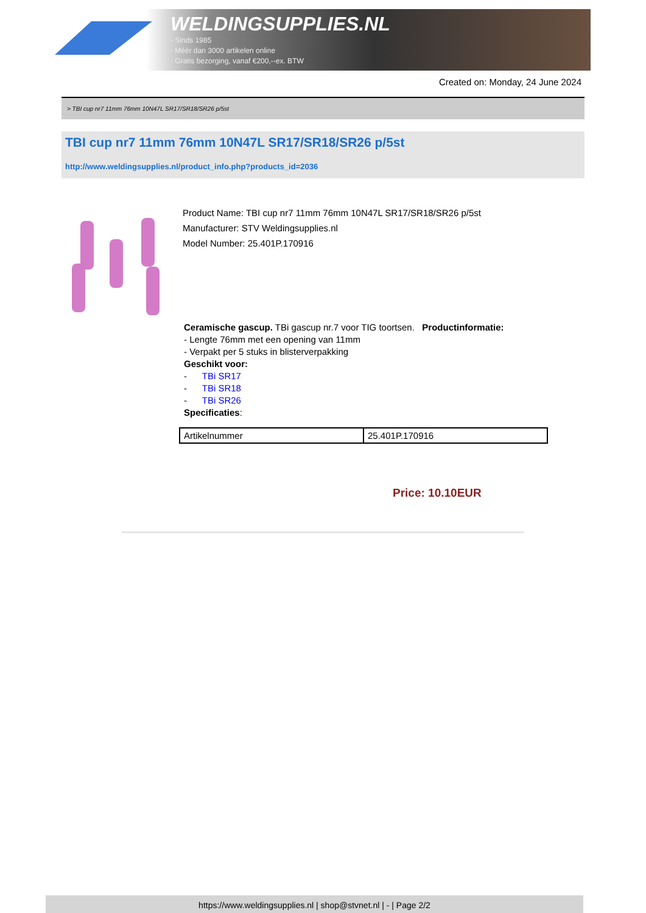WELDINGSUPPLIES.NL
- Sinds 1985
- Méér dan 3000 artikelen online
- Gratis bezorging, vanaf €200,--ex. BTW
Created on: Monday, 24 June 2024
> TBI cup nr7 11mm 76mm 10N47L SR17/SR18/SR26 p/5st
TBI cup nr7 11mm 76mm 10N47L SR17/SR18/SR26 p/5st
http://www.weldingsupplies.nl/product_info.php?products_id=2036
Product Name: TBI cup nr7 11mm 76mm 10N47L SR17/SR18/SR26 p/5st
Manufacturer: STV Weldingsupplies.nl
Model Number: 25.401P.170916
Ceramische gascup. TBi gascup nr.7 voor TIG toortsen. Productinformatie:
- Lengte 76mm met een opening van 11mm
- Verpakt per 5 stuks in blisterverpakking
Geschikt voor:
- TBi SR17
- TBi SR18
- TBi SR26
Specificaties:
| Artikelnummer | 25.401P.170916 |
Price: 10.10EUR
https://www.weldingsupplies.nl | shop@stvnet.nl | - | Page 2/2